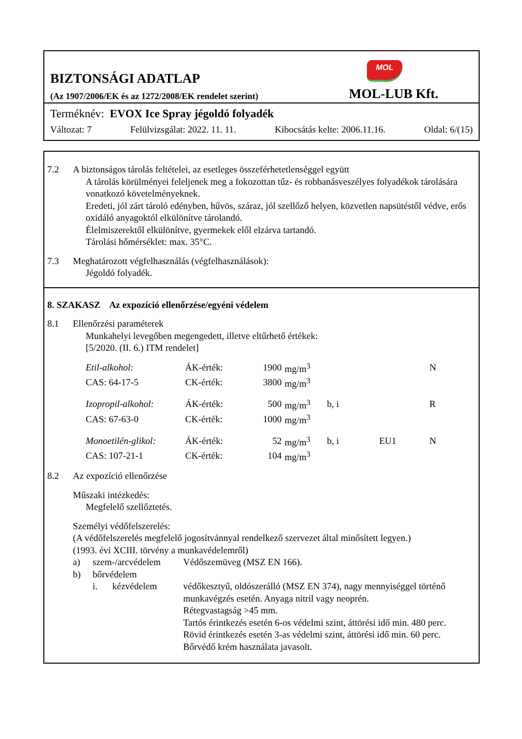MOL
BIZTONSÁGI ADATLAP
(Az 1907/2006/EK és az 1272/2008/EK rendelet szerint) MOL-LUB Kft.
Terméknév: EVOX Ice Spray jégoldó folyadék
Változat: 7 Felülvizsgálat: 2022. 11. 11. Kibocsátás kelte: 2006.11.16. Oldal: 6/(15)
7.2 A biztonságos tárolás feltételei, az esetleges összeférhetetlenséggel együtt
A tárolás körülményei feleljenek meg a fokozottan tűz- és robbanásveszélyes folyadékok tárolására vonatkozó követelményeknek.
Eredeti, jól zárt tároló edényben, hűvös, száraz, jól szellőző helyen, közvetlen napsütéstől védve, erős oxidáló anyagoktól elkülönítve tárolandó.
Élelmiszerektől elkülönítve, gyermekek elől elzárva tartandó.
Tárolási hőmérséklet: max. 35°C.
7.3 Meghatározott végfelhasználás (végfelhasználások):
Jégoldó folyadék.
8. SZAKASZ Az expozíció ellenőrzése/egyéni védelem
8.1 Ellenőrzési paraméterek
Munkahelyi levegőben megengedett, illetve eltűrhető értékek:
[5/2020. (II. 6.) ITM rendelet]
| Etil-alkohol: | ÁK-érték: | 1900 | mg/m<sup>3</sup> | | | N |
| CAS: 64-17-5 | CK-érték: | 3800 | mg/m<sup>3</sup> | | | |
| Izopropil-alkohol: | ÁK-érték: | 500 | mg/m<sup>3</sup> | b, i | | R |
| CAS: 67-63-0 | CK-érték: | 1000 | mg/m<sup>3</sup> | | | |
| Monoetilén-glikol: | ÁK-érték: | 52 | mg/m<sup>3</sup> | b, i | EU1 | N |
| CAS: 107-21-1 | CK-érték: | 104 | mg/m<sup>3</sup> | | | |
8.2 Az expozíció ellenőrzése
Műszaki intézkedés:
Megfelelő szellőztetés.
Személyi védőfelszerelés:
(A védőfelszerelés megfelelő jogosítvánnyal rendelkező szervezet által minősített legyen.)
(1993. évi XCIII. törvény a munkavédelemről)
a) szem-/arcvédelem Védőszemüveg (MSZ EN 166).
b) bőrvédelem
i. kézvédelem védőkesztyű, oldószerálló (MSZ EN 374), nagy mennyiséggel történő munkavégzés esetén. Anyaga nitril vagy neoprén.
Rétegvastagság >45 mm.
Tartós érintkezés esetén 6-os védelmi szint, áttörési idő min. 480 perc.
Rövid érintkezés esetén 3-as védelmi szint, áttörési idő min. 60 perc.
Bőrvédő krém használata javasolt.